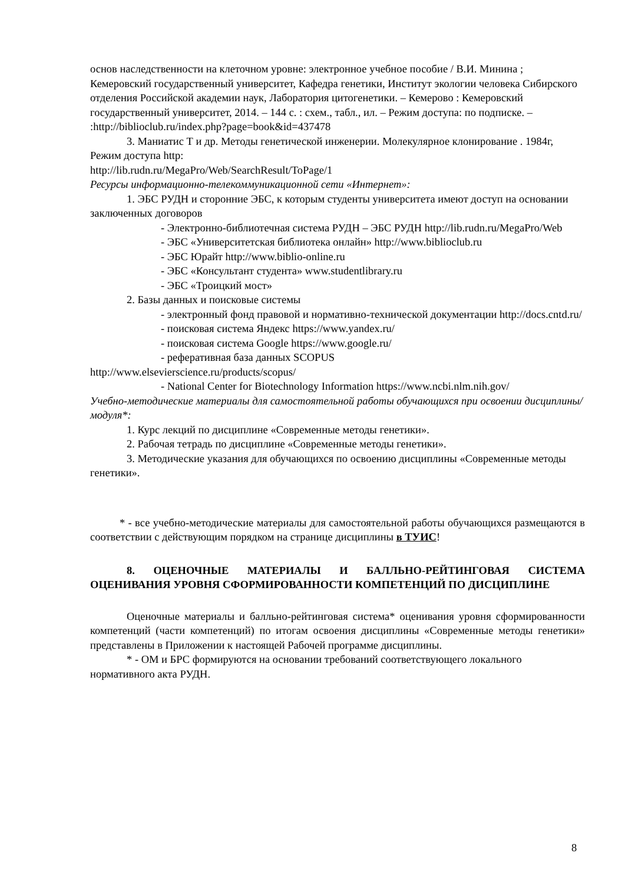основ наследственности на клеточном уровне: электронное учебное пособие / В.И. Минина ; Кемеровский государственный университет, Кафедра генетики, Институт экологии человека Сибирского отделения Российской академии наук, Лаборатория цитогенетики. – Кемерово : Кемеровский государственный университет, 2014. – 144 с. : схем., табл., ил. – Режим доступа: по подписке. –
:http://biblioclub.ru/index.php?page=book&id=437478
3. Маниатис Т и др. Методы генетической инженерии. Молекулярное клонирование . 1984г, Режим доступа http:
http://lib.rudn.ru/MegaPro/Web/SearchResult/ToPage/1
Ресурсы информационно-телекоммуникационной сети «Интернет»:
1. ЭБС РУДН и сторонние ЭБС, к которым студенты университета имеют доступ на основании заключенных договоров
- Электронно-библиотечная система РУДН – ЭБС РУДН http://lib.rudn.ru/MegaPro/Web
- ЭБС «Университетская библиотека онлайн» http://www.biblioclub.ru
- ЭБС Юрайт http://www.biblio-online.ru
- ЭБС «Консультант студента» www.studentlibrary.ru
- ЭБС «Троицкий мост»
2. Базы данных и поисковые системы
- электронный фонд правовой и нормативно-технической документации http://docs.cntd.ru/
- поисковая система Яндекс https://www.yandex.ru/
- поисковая система Google https://www.google.ru/
- реферативная база данных SCOPUS
http://www.elsevierscience.ru/products/scopus/
- National Center for Biotechnology Information https://www.ncbi.nlm.nih.gov/
Учебно-методические материалы для самостоятельной работы обучающихся при освоении дисциплины/модуля*:
1. Курс лекций по дисциплине «Современные методы генетики».
2. Рабочая тетрадь по дисциплине «Современные методы генетики».
3. Методические указания для обучающихся по освоению дисциплины «Современные методы генетики».
* - все учебно-методические материалы для самостоятельной работы обучающихся размещаются в соответствии с действующим порядком на странице дисциплины в ТУИС!
8. ОЦЕНОЧНЫЕ МАТЕРИАЛЫ И БАЛЛЬНО-РЕЙТИНГОВАЯ СИСТЕМА ОЦЕНИВАНИЯ УРОВНЯ СФОРМИРОВАННОСТИ КОМПЕТЕНЦИЙ ПО ДИСЦИПЛИНЕ
Оценочные материалы и балльно-рейтинговая система* оценивания уровня сформированности компетенций (части компетенций) по итогам освоения дисциплины «Современные методы генетики» представлены в Приложении к настоящей Рабочей программе дисциплины.
* - ОМ и БРС формируются на основании требований соответствующего локального нормативного акта РУДН.
8